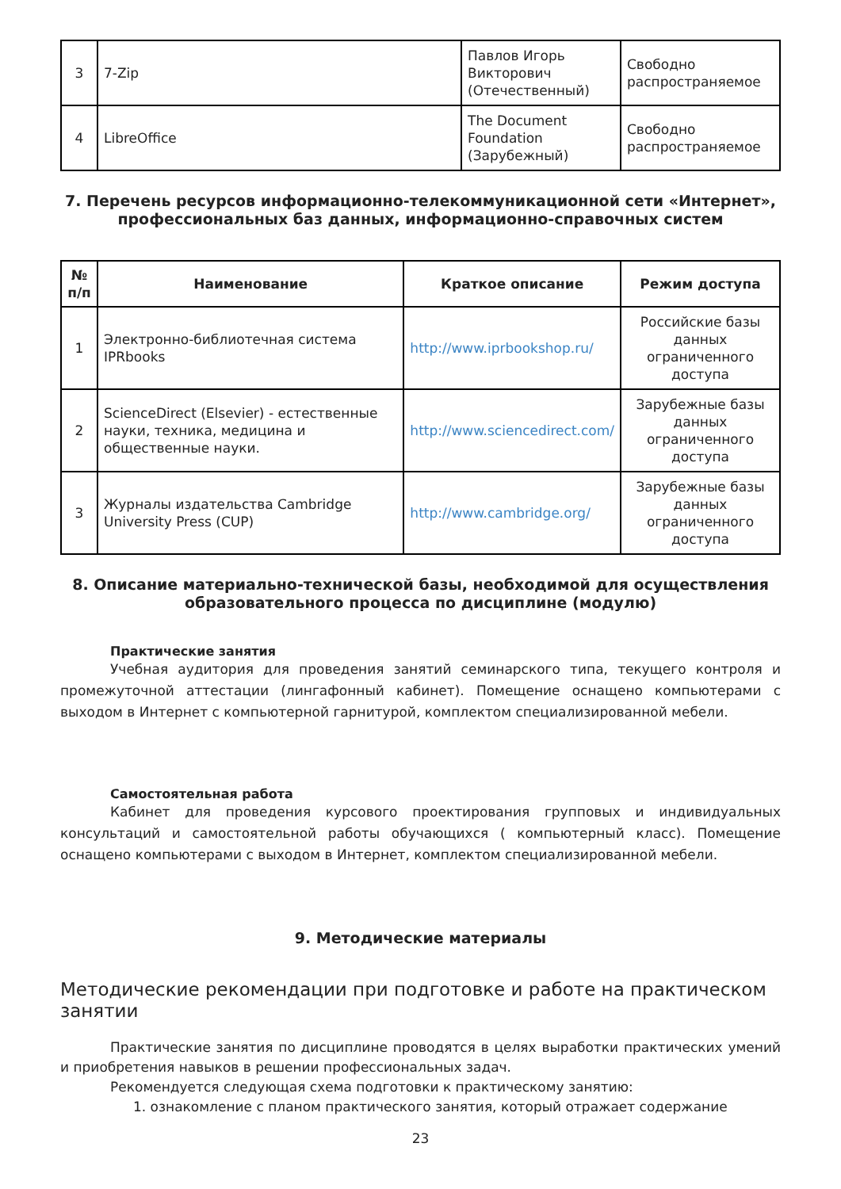| 3 | 7-Zip | Павлов Игорь Викторович (Отечественный) | Свободно распространяемое |
| 4 | LibreOffice | The Document Foundation (Зарубежный) | Свободно распространяемое |
7. Перечень ресурсов информационно-телекоммуникационной сети «Интернет», профессиональных баз данных, информационно-справочных систем
| № п/п | Наименование | Краткое описание | Режим доступа |
| --- | --- | --- | --- |
| 1 | Электронно-библиотечная система IPRbooks | http://www.iprbookshop.ru/ | Российские базы данных ограниченного доступа |
| 2 | ScienceDirect (Elsevier) - естественные науки, техника, медицина и общественные науки. | http://www.sciencedirect.com/ | Зарубежные базы данных ограниченного доступа |
| 3 | Журналы издательства Cambridge University Press (CUP) | http://www.cambridge.org/ | Зарубежные базы данных ограниченного доступа |
8. Описание материально-технической базы, необходимой для осуществления образовательного процесса по дисциплине (модулю)
Практические занятия
Учебная аудитория для проведения занятий семинарского типа, текущего контроля и промежуточной аттестации (лингафонный кабинет). Помещение оснащено компьютерами с выходом в Интернет с компьютерной гарнитурой, комплектом специализированной мебели.
Самостоятельная работа
Кабинет для проведения курсового проектирования групповых и индивидуальных консультаций и самостоятельной работы обучающихся ( компьютерный класс). Помещение оснащено компьютерами с выходом в Интернет, комплектом специализированной мебели.
9. Методические материалы
Методические рекомендации при подготовке и работе на практическом занятии
Практические занятия по дисциплине проводятся в целях выработки практических умений и приобретения навыков в решении профессиональных задач.
Рекомендуется следующая схема подготовки к практическому занятию:
1. ознакомление с планом практического занятия, который отражает содержание
23